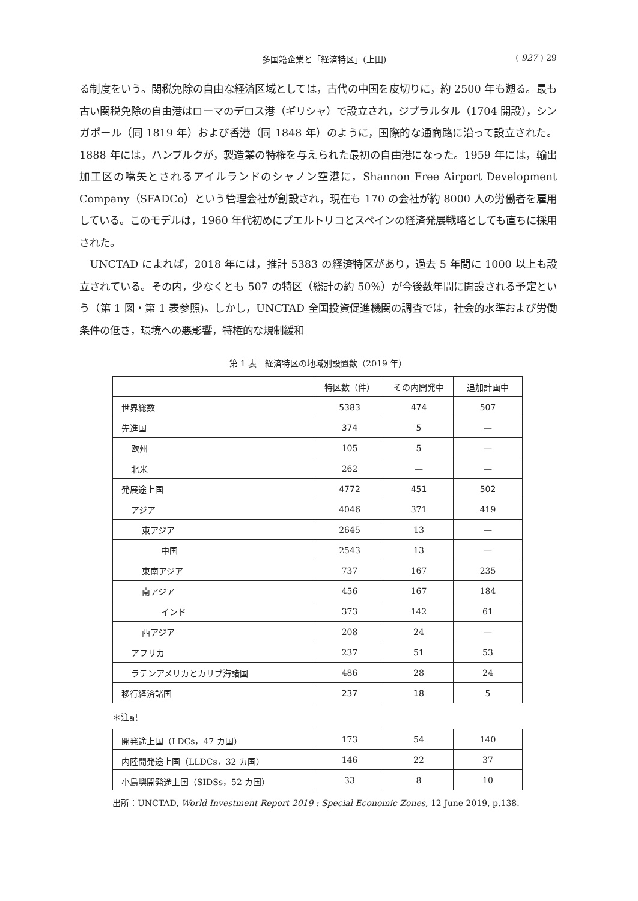多国籍企業と「経済特区」(上田) ( 927 ) 29
る制度をいう。関税免除の自由な経済区域としては，古代の中国を皮切りに，約 2500 年も遡る。最も古い関税免除の自由港はローマのデロス港（ギリシャ）で設立され，ジブラルタル（1704 開設），シンガポール（同 1819 年）および香港（同 1848 年）のように，国際的な通商路に沿って設立された。1888 年には，ハンブルクが，製造業の特権を与えられた最初の自由港になった。1959 年には，輸出加工区の嚆矢とされるアイルランドのシャノン空港に，Shannon Free Airport Development Company（SFADCo）という管理会社が創設され，現在も 170 の会社が約 8000 人の労働者を雇用している。このモデルは，1960 年代初めにプエルトリコとスペインの経済発展戦略としても直ちに採用された。
UNCTAD によれば，2018 年には，推計 5383 の経済特区があり，過去 5 年間に 1000 以上も設立されている。その内，少なくとも 507 の特区（総計の約 50%）が今後数年間に開設される予定という（第 1 図・第 1 表参照)。しかし，UNCTAD 全国投資促進機関の調査では，社会的水準および労働条件の低さ，環境への悪影響，特権的な規制緩和
第 1 表　経済特区の地域別設置数（2019 年）
| | 特区数（件） | その内開発中 | 追加計画中 |
| --- | --- | --- | --- |
| 世界総数 | 5383 | 474 | 507 |
| 先進国 | 374 | 5 | — |
| 欧州 | 105 | 5 | — |
| 北米 | 262 | — | — |
| 発展途上国 | 4772 | 451 | 502 |
| アジア | 4046 | 371 | 419 |
| 東アジア | 2645 | 13 | — |
| 中国 | 2543 | 13 | — |
| 東南アジア | 737 | 167 | 235 |
| 南アジア | 456 | 167 | 184 |
| インド | 373 | 142 | 61 |
| 西アジア | 208 | 24 | — |
| アフリカ | 237 | 51 | 53 |
| ラテンアメリカとカリブ海諸国 | 486 | 28 | 24 |
| 移行経済諸国 | 237 | 18 | 5 |
＊注記
| 開発途上国（LDCs，47 カ国） | 173 | 54 | 140 |
| 内陸開発途上国（LLDCs，32 カ国） | 146 | 22 | 37 |
| 小島嶼開発途上国（SIDSs，52 カ国） | 33 | 8 | 10 |
出所：UNCTAD, World Investment Report 2019 : Special Economic Zones, 12 June 2019, p.138.